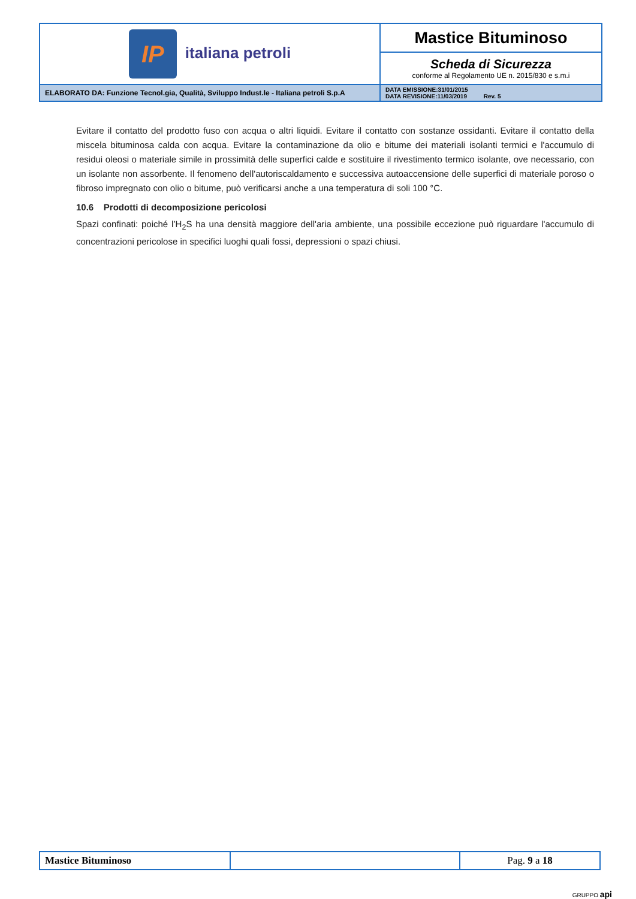| IP italiana petroli | Mastice Bituminoso |
| | Scheda di Sicurezza conforme al Regolamento UE n. 2015/830 e s.m.i |
| ELABORATO DA: Funzione Tecnol.gia, Qualità, Sviluppo Indust.le - Italiana petroli S.p.A | DATA EMISSIONE:31/01/2015 DATA REVISIONE:11/03/2019 Rev. 5 |
Evitare il contatto del prodotto fuso con acqua o altri liquidi. Evitare il contatto con sostanze ossidanti. Evitare il contatto della miscela bituminosa calda con acqua. Evitare la contaminazione da olio e bitume dei materiali isolanti termici e l'accumulo di residui oleosi o materiale simile in prossimità delle superfici calde e sostituire il rivestimento termico isolante, ove necessario, con un isolante non assorbente. Il fenomeno dell'autoriscaldamento e successiva autoaccensione delle superfici di materiale poroso o fibroso impregnato con olio o bitume, può verificarsi anche a una temperatura di soli 100 °C.
10.6 Prodotti di decomposizione pericolosi
Spazi confinati: poiché l’H<sub>2</sub>S ha una densità maggiore dell'aria ambiente, una possibile eccezione può riguardare l'accumulo di concentrazioni pericolose in specifici luoghi quali fossi, depressioni o spazi chiusi.
| Mastice Bituminoso | | Pag. 9 a 18 |
GRUPPO api